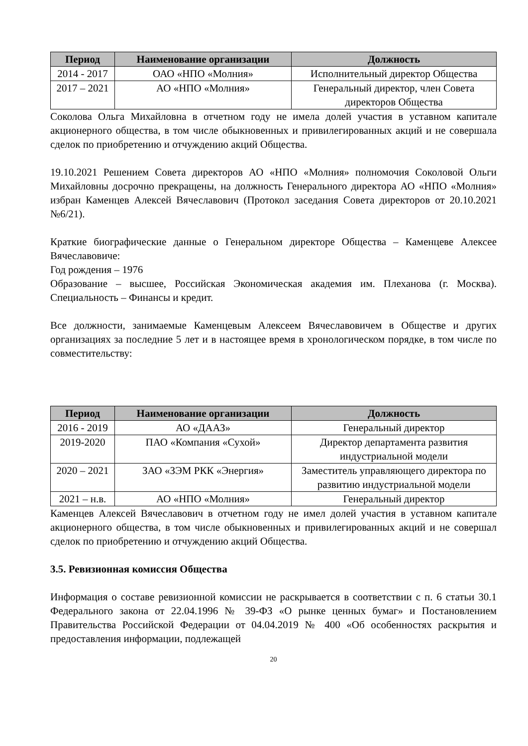| Период | Наименование организации | Должность |
| --- | --- | --- |
| 2014 - 2017 | ОАО «НПО «Молния» | Исполнительный директор Общества |
| 2017 – 2021 | АО «НПО «Молния» | Генеральный директор, член Совета директоров Общества |
Соколова Ольга Михайловна в отчетном году не имела долей участия в уставном капитале акционерного общества, в том числе обыкновенных и привилегированных акций и не совершала сделок по приобретению и отчуждению акций Общества.
19.10.2021 Решением Совета директоров АО «НПО «Молния» полномочия Соколовой Ольги Михайловны досрочно прекращены, на должность Генерального директора АО «НПО «Молния» избран Каменцев Алексей Вячеславович (Протокол заседания Совета директоров от 20.10.2021 №6/21).
Краткие биографические данные о Генеральном директоре Общества – Каменцеве Алексее Вячеславовиче:
Год рождения – 1976
Образование – высшее, Российская Экономическая академия им. Плеханова (г. Москва). Специальность – Финансы и кредит.
Все должности, занимаемые Каменцевым Алексеем Вячеславовичем в Обществе и других организациях за последние 5 лет и в настоящее время в хронологическом порядке, в том числе по совместительству:
| Период | Наименование организации | Должность |
| --- | --- | --- |
| 2016 - 2019 | АО «ДААЗ» | Генеральный директор |
| 2019-2020 | ПАО «Компания «Сухой» | Директор департамента развития индустриальной модели |
| 2020 – 2021 | ЗАО «ЗЭМ РКК «Энергия» | Заместитель управляющего директора по развитию индустриальной модели |
| 2021 – н.в. | АО «НПО «Молния» | Генеральный директор |
Каменцев Алексей Вячеславович в отчетном году не имел долей участия в уставном капитале акционерного общества, в том числе обыкновенных и привилегированных акций и не совершал сделок по приобретению и отчуждению акций Общества.
3.5. Ревизионная комиссия Общества
Информация о составе ревизионной комиссии не раскрывается в соответствии с п. 6 статьи 30.1 Федерального закона от 22.04.1996 № 39-ФЗ «О рынке ценных бумаг» и Постановлением Правительства Российской Федерации от 04.04.2019 № 400 «Об особенностях раскрытия и предоставления информации, подлежащей
20